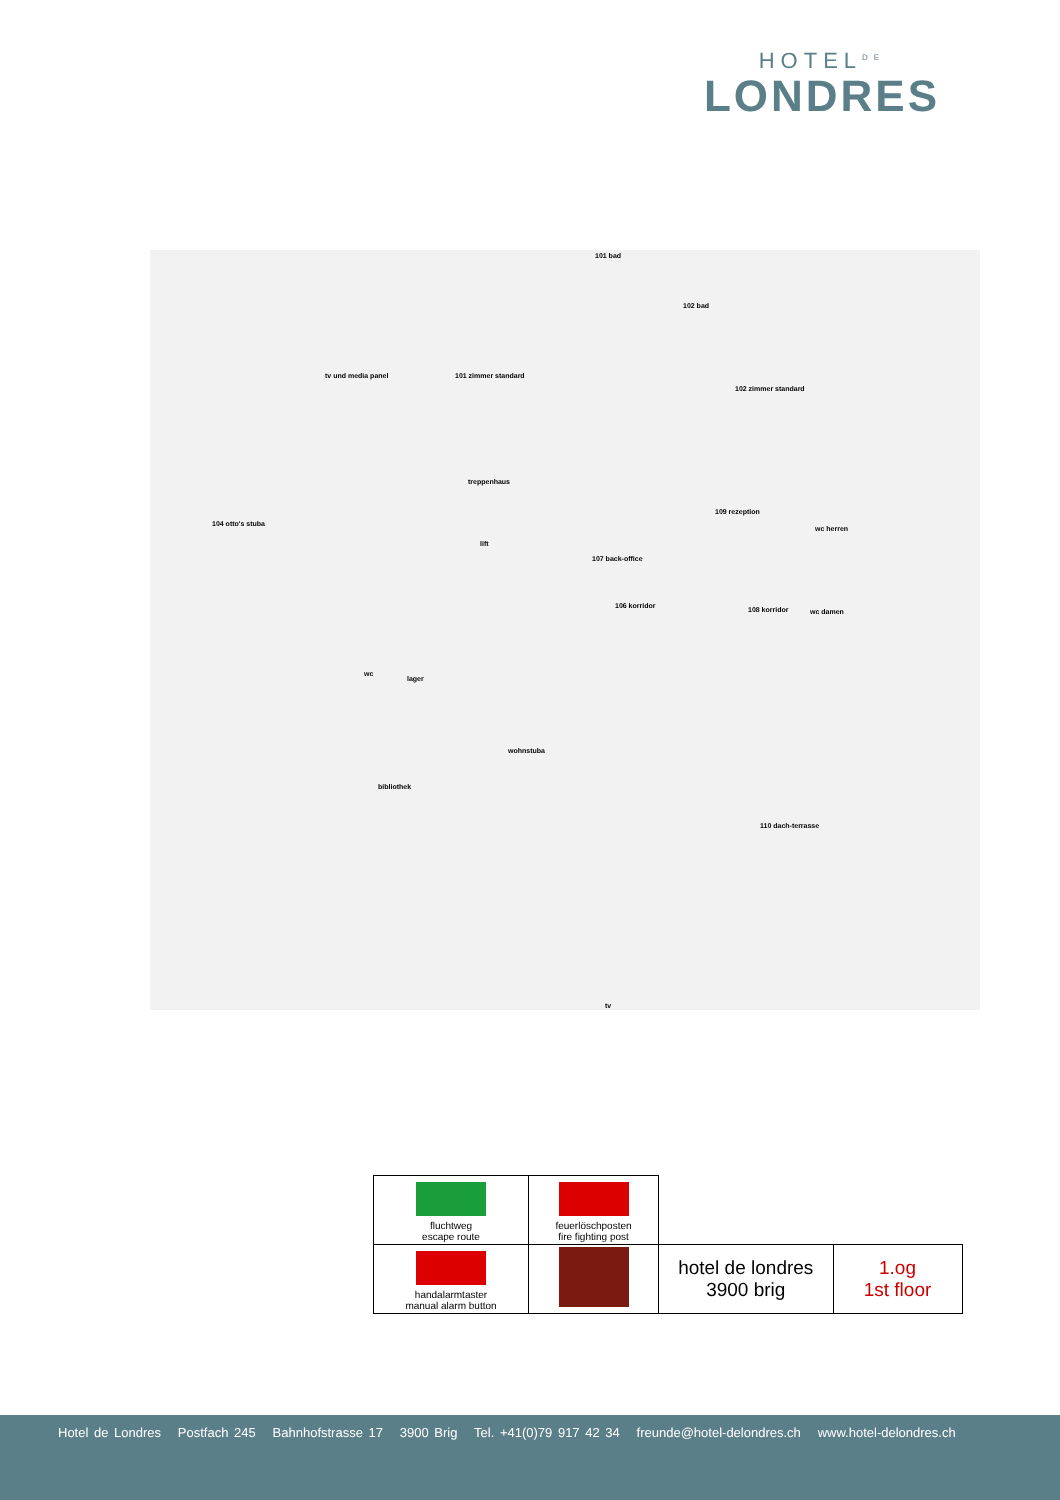HOTEL<sup>DE</sup>
LONDRES
101 bad
102 bad
tv und media panel 101 zimmer standard
102 zimmer standard
treppenhaus
lift
104 otto's stuba
109 rezeption
107 back-office
wc herren
106 korridor 108 korridor wc damen
wc
lager
wohnstuba
bibliothek
110 dach-terrasse
tv
| fluchtweg escape route | feuerlöschposten fire fighting post | | |
| handalarmtaster manual alarm button | | hotel de londres 3900 brig | 1.og 1st floor |
Hotel de Londres Postfach 245 Bahnhofstrasse 17 3900 Brig Tel. +41(0)79 917 42 34 freunde@hotel-delondres.ch www.hotel-delondres.ch